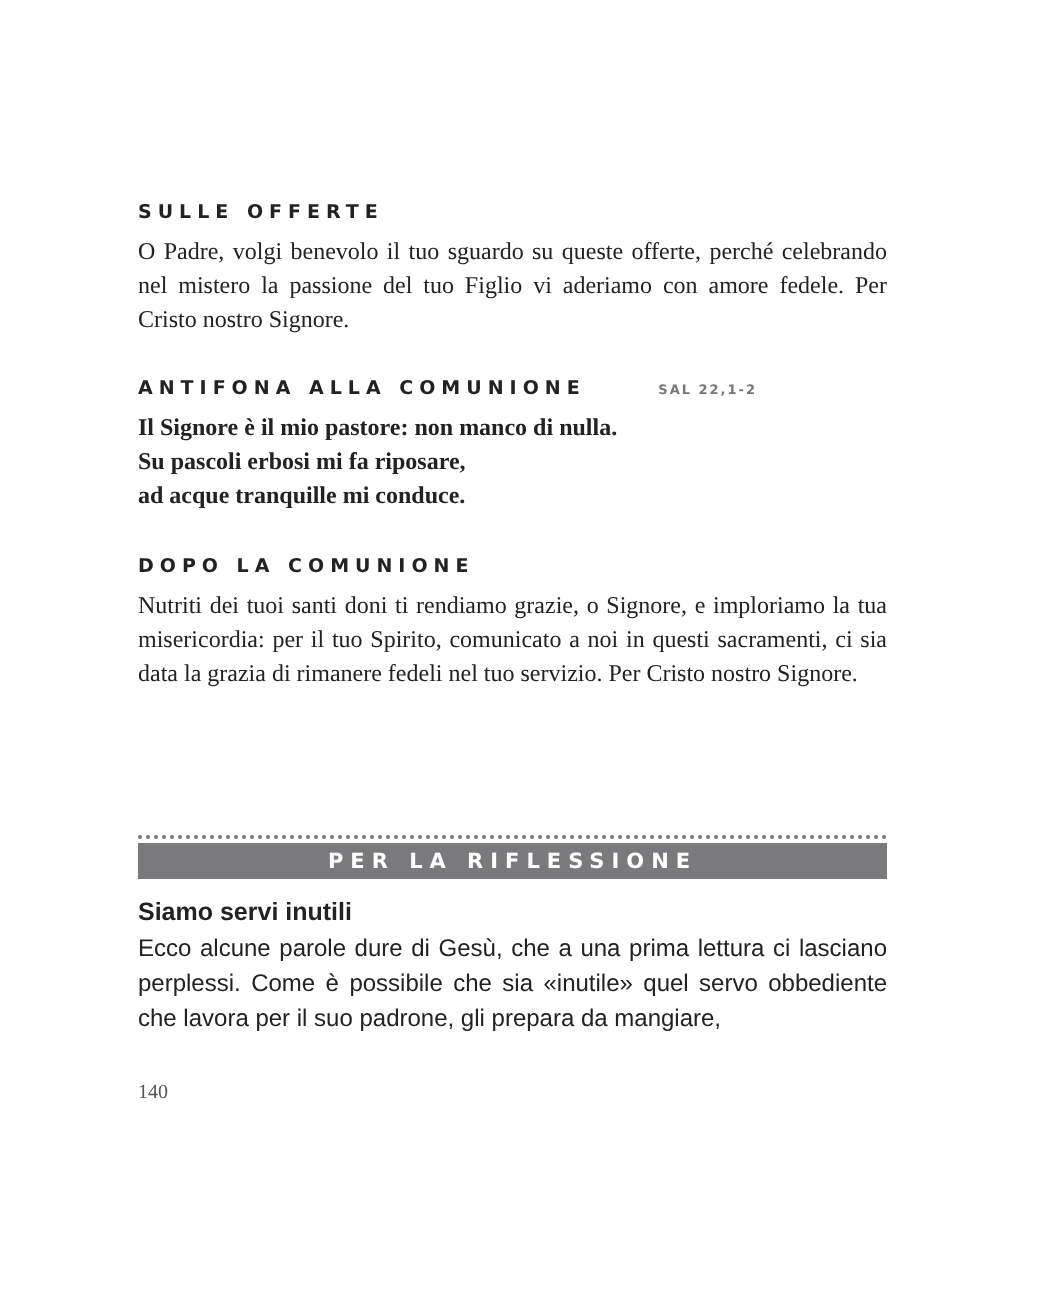SULLE OFFERTE
O Padre, volgi benevolo il tuo sguardo su queste offerte, perché celebrando nel mistero la passione del tuo Figlio vi aderiamo con amore fedele. Per Cristo nostro Signore.
ANTIFONA ALLA COMUNIONE SAL 22,1-2
Il Signore è il mio pastore: non manco di nulla.
Su pascoli erbosi mi fa riposare,
ad acque tranquille mi conduce.
DOPO LA COMUNIONE
Nutriti dei tuoi santi doni ti rendiamo grazie, o Signore, e imploriamo la tua misericordia: per il tuo Spirito, comunicato a noi in questi sacramenti, ci sia data la grazia di rimanere fedeli nel tuo servizio. Per Cristo nostro Signore.
PER LA RIFLESSIONE
Siamo servi inutili
Ecco alcune parole dure di Gesù, che a una prima lettura ci lasciano perplessi. Come è possibile che sia «inutile» quel servo obbediente che lavora per il suo padrone, gli prepara da mangiare,
140